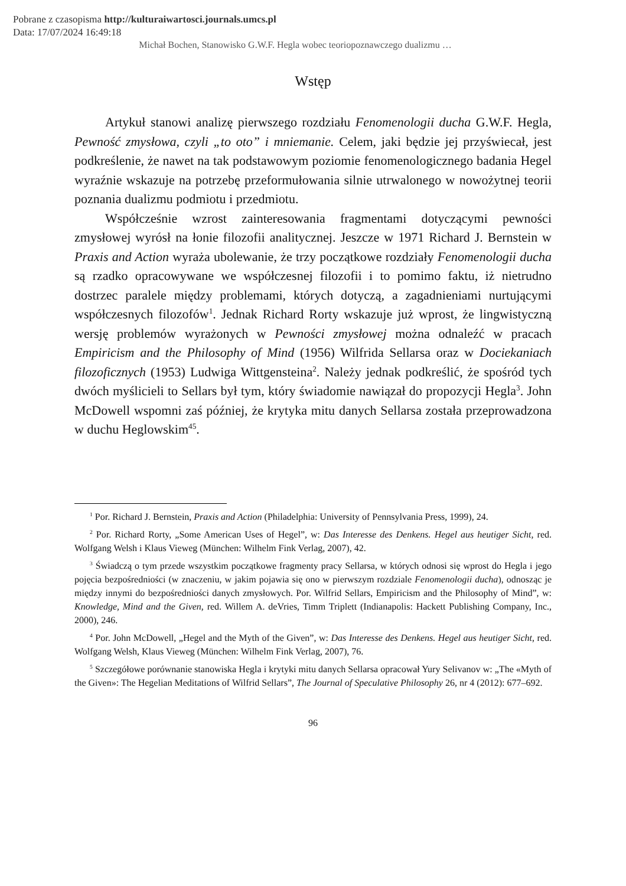Pobrane z czasopisma http://kulturaiwartosci.journals.umcs.pl
Data: 17/07/2024 16:49:18
Michał Bochen, Stanowisko G.W.F. Hegla wobec teoriopoznawczego dualizmu …
Wstęp
Artykuł stanowi analizę pierwszego rozdziału Fenomenologii ducha G.W.F. Hegla, Pewność zmysłowa, czyli „to oto” i mniemanie. Celem, jaki będzie jej przyświecał, jest podkreślenie, że nawet na tak podstawowym poziomie fenomenologicznego badania Hegel wyraźnie wskazuje na potrzebę przeformułowania silnie utrwalonego w nowożytnej teorii poznania dualizmu podmiotu i przedmiotu.
Współcześnie wzrost zainteresowania fragmentami dotyczącymi pewności zmysłowej wyrósł na łonie filozofii analitycznej. Jeszcze w 1971 Richard J. Bernstein w Praxis and Action wyraża ubolewanie, że trzy początkowe rozdziały Fenomenologii ducha są rzadko opracowywane we współczesnej filozofii i to pomimo faktu, iż nietrudno dostrzec paralele między problemami, których dotyczą, a zagadnieniami nurtującymi współczesnych filozofów<sup>1</sup>. Jednak Richard Rorty wskazuje już wprost, że lingwistyczną wersję problemów wyrażonych w Pewności zmysłowej można odnaleźć w pracach Empiricism and the Philosophy of Mind (1956) Wilfrida Sellarsa oraz w Dociekaniach filozoficznych (1953) Ludwiga Wittgensteina<sup>2</sup>. Należy jednak podkreślić, że spośród tych dwóch myślicieli to Sellars był tym, który świadomie nawiązał do propozycji Hegla<sup>3</sup>. John McDowell wspomni zaś później, że krytyka mitu danych Sellarsa została przeprowadzona w duchu Heglowskim<sup>45</sup>.
<sup>1</sup> Por. Richard J. Bernstein, Praxis and Action (Philadelphia: University of Pennsylvania Press, 1999), 24.
<sup>2</sup> Por. Richard Rorty, „Some American Uses of Hegel”, w: Das Interesse des Denkens. Hegel aus heutiger Sicht, red. Wolfgang Welsh i Klaus Vieweg (München: Wilhelm Fink Verlag, 2007), 42.
<sup>3</sup> Świadczą o tym przede wszystkim początkowe fragmenty pracy Sellarsa, w których odnosi się wprost do Hegla i jego pojęcia bezpośredniości (w znaczeniu, w jakim pojawia się ono w pierwszym rozdziale Fenomenologii ducha), odnosząc je między innymi do bezpośredniości danych zmysłowych. Por. Wilfrid Sellars, Empiricism and the Philosophy of Mind”, w: Knowledge, Mind and the Given, red. Willem A. deVries, Timm Triplett (Indianapolis: Hackett Publishing Company, Inc., 2000), 246.
<sup>4</sup> Por. John McDowell, „Hegel and the Myth of the Given”, w: Das Interesse des Denkens. Hegel aus heutiger Sicht, red. Wolfgang Welsh, Klaus Vieweg (München: Wilhelm Fink Verlag, 2007), 76.
<sup>5</sup> Szczegółowe porównanie stanowiska Hegla i krytyki mitu danych Sellarsa opracował Yury Selivanov w: „The «Myth of the Given»: The Hegelian Meditations of Wilfrid Sellars”, The Journal of Speculative Philosophy 26, nr 4 (2012): 677–692.
96